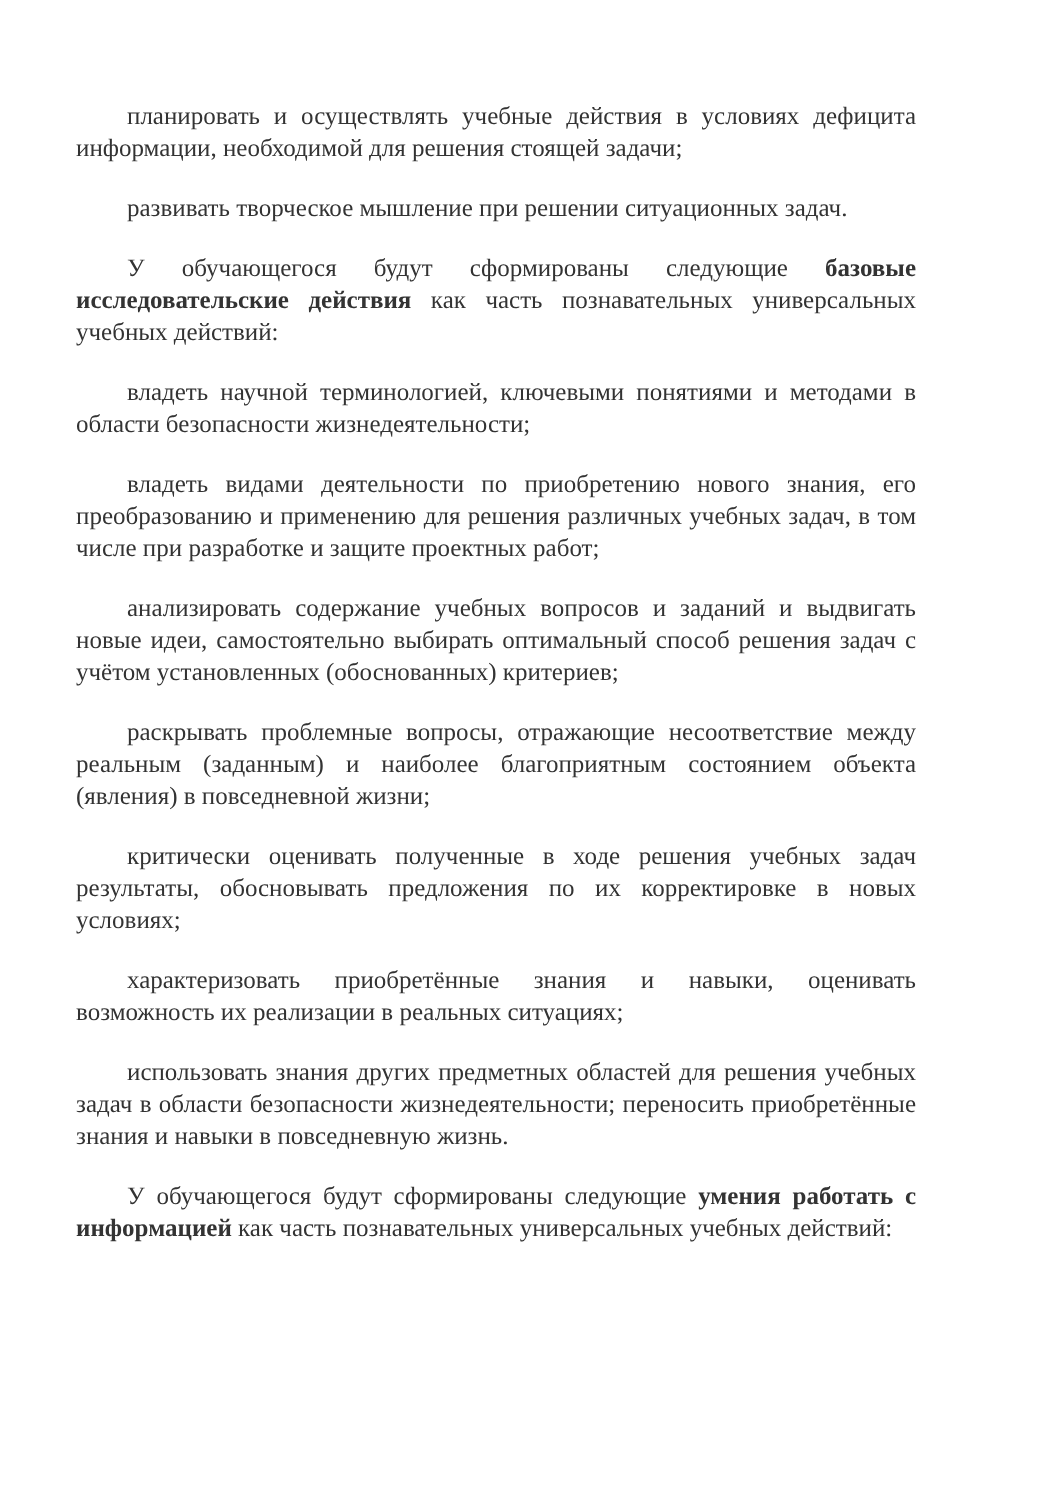планировать и осуществлять учебные действия в условиях дефицита информации, необходимой для решения стоящей задачи;
развивать творческое мышление при решении ситуационных задач.
У обучающегося будут сформированы следующие базовые исследовательские действия как часть познавательных универсальных учебных действий:
владеть научной терминологией, ключевыми понятиями и методами в области безопасности жизнедеятельности;
владеть видами деятельности по приобретению нового знания, его преобразованию и применению для решения различных учебных задач, в том числе при разработке и защите проектных работ;
анализировать содержание учебных вопросов и заданий и выдвигать новые идеи, самостоятельно выбирать оптимальный способ решения задач с учётом установленных (обоснованных) критериев;
раскрывать проблемные вопросы, отражающие несоответствие между реальным (заданным) и наиболее благоприятным состоянием объекта (явления) в повседневной жизни;
критически оценивать полученные в ходе решения учебных задач результаты, обосновывать предложения по их корректировке в новых условиях;
характеризовать приобретённые знания и навыки, оценивать возможность их реализации в реальных ситуациях;
использовать знания других предметных областей для решения учебных задач в области безопасности жизнедеятельности; переносить приобретённые знания и навыки в повседневную жизнь.
У обучающегося будут сформированы следующие умения работать с информацией как часть познавательных универсальных учебных действий: